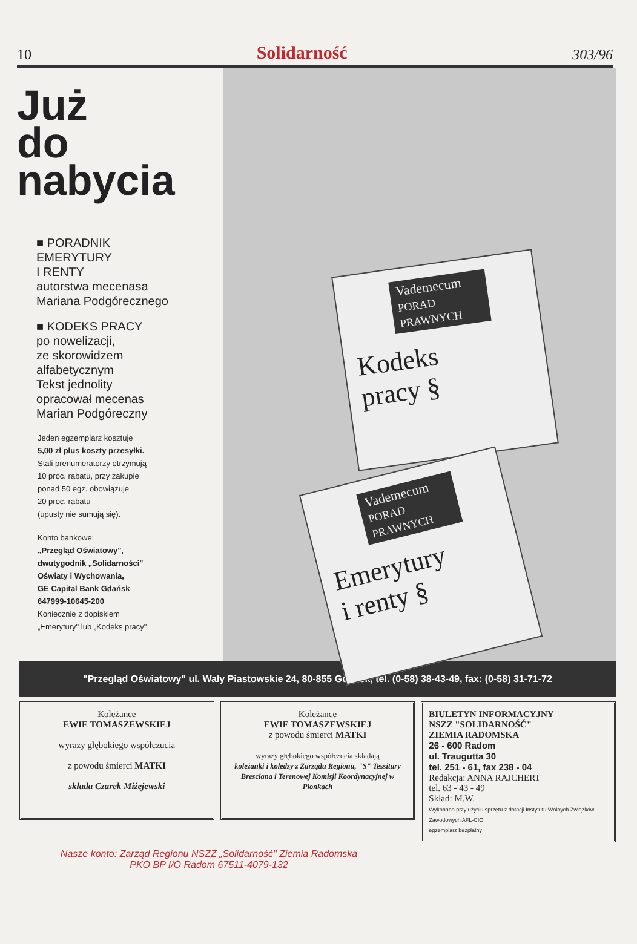10 Solidarność 303/96
Już
do
nabycia
■ PORADNIK
EMERYTURY
I RENTY
autorstwa mecenasa
Mariana Podgórecznego
■ KODEKS PRACY
po nowelizacji,
ze skorowidzem
alfabetycznym
Tekst jednolity
opracował mecenas
Marian Podgóreczny
Jeden egzemplarz kosztuje
5,00 zł plus koszty przesyłki.
Stali prenumeratorzy otrzymują
10 proc. rabatu, przy zakupie
ponad 50 egz. obowiązuje
20 proc. rabatu
(upusty nie sumują się).
Konto bankowe:
„Przegląd Oświatowy",
dwutygodnik „Solidarności"
Oświaty i Wychowania,
GE Capital Bank Gdańsk
647999-10645-200
Koniecznie z dopiskiem
„Emerytury" lub „Kodeks pracy".
Vademecum
PORAD PRAWNYCH
Kodeks
pracy §
Vademecum
PORAD PRAWNYCH
Emerytury
i renty §
"Przegląd Oświatowy" ul. Wały Piastowskie 24, 80-855 Gdańsk, tel. (0-58) 38-43-49, fax: (0-58) 31-71-72
Koleżance
EWIE TOMASZEWSKIEJ
wyrazy głębokiego współczucia
z powodu śmierci MATKI
składa Czarek Miżejewski
Koleżance
EWIE TOMASZEWSKIEJ
z powodu śmierci MATKI
wyrazy głębokiego współczucia składają
koleżanki i koledzy z Zarządu Regionu, "S" Tessitury Bresciana i Terenowej Komisji Koordynacyjnej w Pionkach
BIULETYN INFORMACYJNY
NSZZ "SOLIDARNOŚĆ"
ZIEMIA RADOMSKA
26 - 600 Radom
ul. Traugutta 30
tel. 251 - 61, fax 238 - 04
Redakcja: ANNA RAJCHERT
tel. 63 - 43 - 49
Skład: M.W.
Wykonano przy użyciu sprzętu z dotacji Instytutu Wolnych Związków Zawodowych AFL-CIO
egzemplarz bezpłatny
Nasze konto: Zarząd Regionu NSZZ „Solidarność" Ziemia Radomska
PKO BP I/O Radom 67511-4079-132